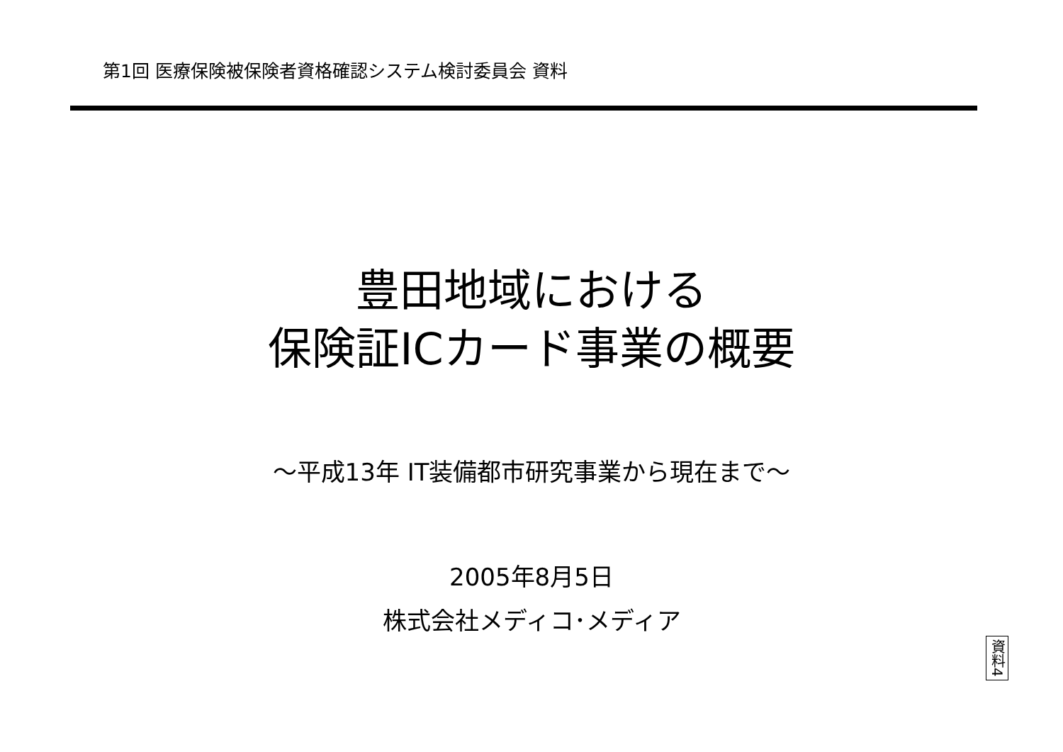第1回 医療保険被保険者資格確認システム検討委員会 資料
豊田地域における
保険証ICカード事業の概要
～平成13年 IT装備都市研究事業から現在まで～
2005年8月5日
株式会社メディコ･メディア
資料4